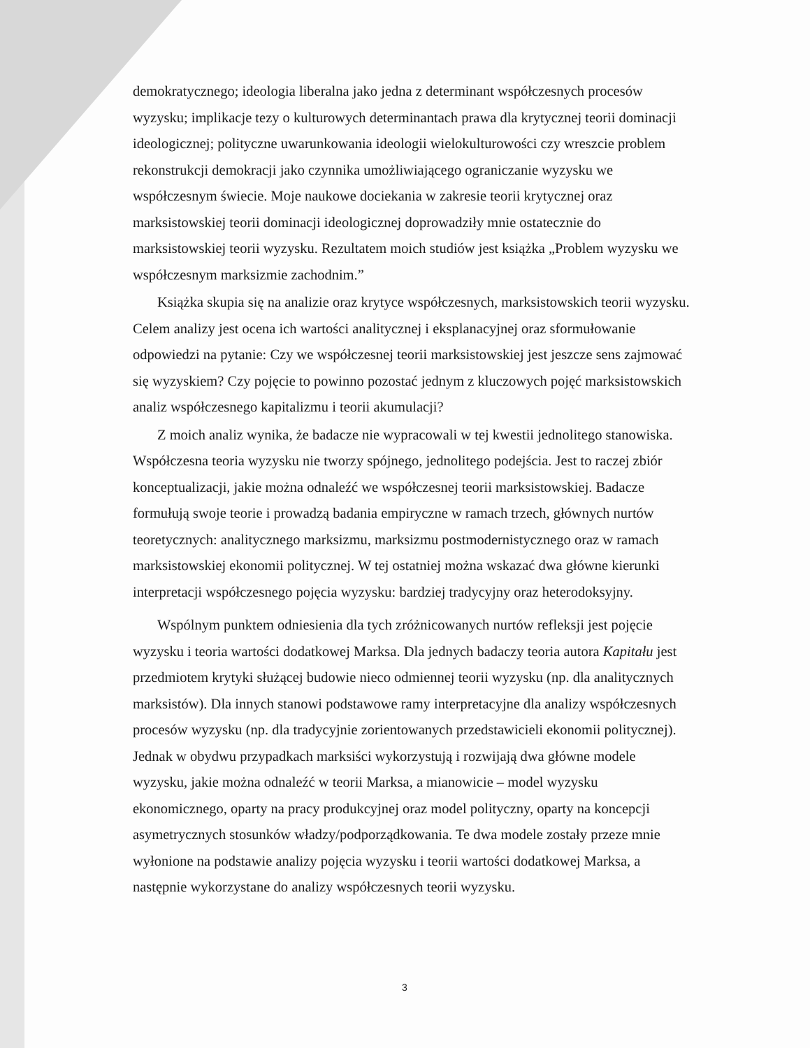demokratycznego; ideologia liberalna jako jedna z determinant współczesnych procesów wyzysku; implikacje tezy o kulturowych determinantach prawa dla krytycznej teorii dominacji ideologicznej; polityczne uwarunkowania ideologii wielokulturowości czy wreszcie problem rekonstrukcji demokracji jako czynnika umożliwiającego ograniczanie wyzysku we współczesnym świecie. Moje naukowe dociekania w zakresie teorii krytycznej oraz marksistowskiej teorii dominacji ideologicznej doprowadziły mnie ostatecznie do marksistowskiej teorii wyzysku. Rezultatem moich studiów jest książka „Problem wyzysku we współczesnym marksizmie zachodnim.”
Książka skupia się na analizie oraz krytyce współczesnych, marksistowskich teorii wyzysku. Celem analizy jest ocena ich wartości analitycznej i eksplanacyjnej oraz sformułowanie odpowiedzi na pytanie: Czy we współczesnej teorii marksistowskiej jest jeszcze sens zajmować się wyzyskiem? Czy pojęcie to powinno pozostać jednym z kluczowych pojęć marksistowskich analiz współczesnego kapitalizmu i teorii akumulacji?
Z moich analiz wynika, że badacze nie wypracowali w tej kwestii jednolitego stanowiska. Współczesna teoria wyzysku nie tworzy spójnego, jednolitego podejścia. Jest to raczej zbiór konceptualizacji, jakie można odnaleźć we współczesnej teorii marksistowskiej. Badacze formułują swoje teorie i prowadzą badania empiryczne w ramach trzech, głównych nurtów teoretycznych: analitycznego marksizmu, marksizmu postmodernistycznego oraz w ramach marksistowskiej ekonomii politycznej. W tej ostatniej można wskazać dwa główne kierunki interpretacji współczesnego pojęcia wyzysku: bardziej tradycyjny oraz heterodoksyjny.
Wspólnym punktem odniesienia dla tych zróżnicowanych nurtów refleksji jest pojęcie wyzysku i teoria wartości dodatkowej Marksa. Dla jednych badaczy teoria autora Kapitału jest przedmiotem krytyki służącej budowie nieco odmiennej teorii wyzysku (np. dla analitycznych marksistów). Dla innych stanowi podstawowe ramy interpretacyjne dla analizy współczesnych procesów wyzysku (np. dla tradycyjnie zorientowanych przedstawicieli ekonomii politycznej). Jednak w obydwu przypadkach marksiści wykorzystują i rozwijają dwa główne modele wyzysku, jakie można odnaleźć w teorii Marksa, a mianowicie – model wyzysku ekonomicznego, oparty na pracy produkcyjnej oraz model polityczny, oparty na koncepcji asymetrycznych stosunków władzy/podporządkowania. Te dwa modele zostały przeze mnie wyłonione na podstawie analizy pojęcia wyzysku i teorii wartości dodatkowej Marksa, a następnie wykorzystane do analizy współczesnych teorii wyzysku.
3